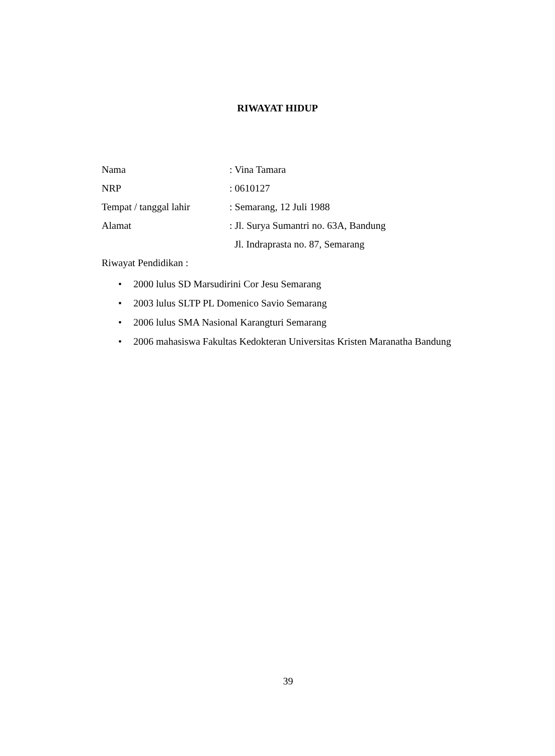RIWAYAT HIDUP
Nama : Vina Tamara
NRP : 0610127
Tempat / tanggal lahir
: Semarang, 12 Juli 1988
Alamat
: Jl. Surya Sumantri no. 63A, Bandung
Jl. Indraprasta no. 87, Semarang
Riwayat Pendidikan :
• 2000 lulus SD Marsudirini Cor Jesu Semarang
• 2003 lulus SLTP PL Domenico Savio Semarang
• 2006 lulus SMA Nasional Karangturi Semarang
• 2006 mahasiswa Fakultas Kedokteran Universitas Kristen Maranatha Bandung
39